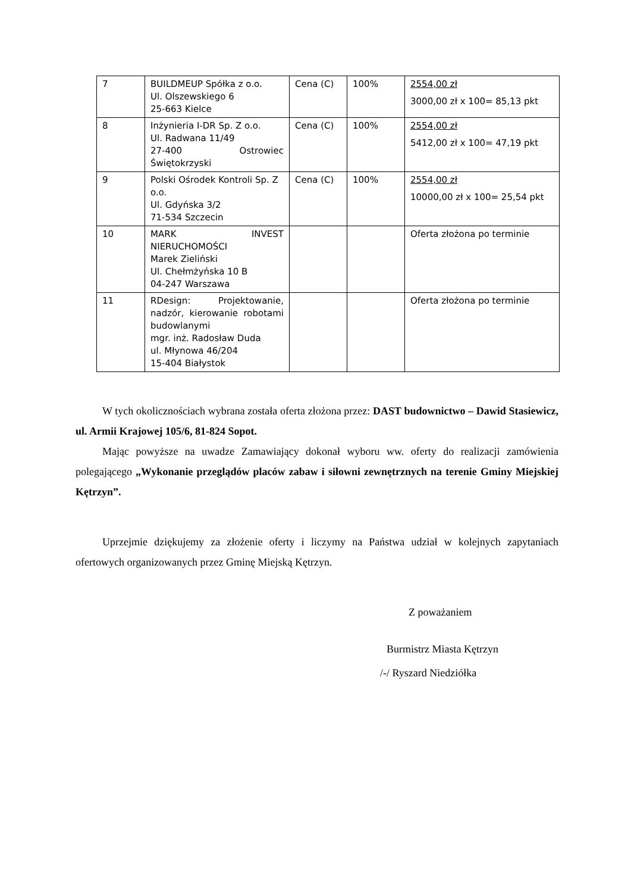| 7 | BUILDMEUP Spółka z o.o. Ul. Olszewskiego 6 25-663 Kielce | Cena (C) | 100% | 2554,00 zł 3000,00 zł x 100= 85,13 pkt |
| 8 | Inżynieria I-DR Sp. Z o.o. Ul. Radwana 11/49 27-400 Ostrowiec Świętokrzyski | Cena (C) | 100% | 2554,00 zł 5412,00 zł x 100= 47,19 pkt |
| 9 | Polski Ośrodek Kontroli Sp. Z o.o. Ul. Gdyńska 3/2 71-534 Szczecin | Cena (C) | 100% | 2554,00 zł 10000,00 zł x 100= 25,54 pkt |
| 10 | MARK INVEST NIERUCHOMOŚCI Marek Zieliński Ul. Chełmżyńska 10 B 04-247 Warszawa | | | Oferta złożona po terminie |
| 11 | RDesign: Projektowanie, nadzór, kierowanie robotami budowlanymi mgr. inż. Radosław Duda ul. Młynowa 46/204 15-404 Białystok | | | Oferta złożona po terminie |
W tych okolicznościach wybrana została oferta złożona przez: DAST budownictwo – Dawid Stasiewicz, ul. Armii Krajowej 105/6, 81-824 Sopot.
Mając powyższe na uwadze Zamawiający dokonał wyboru ww. oferty do realizacji zamówienia polegającego „Wykonanie przeglądów placów zabaw i siłowni zewnętrznych na terenie Gminy Miejskiej Kętrzyn”.
Uprzejmie dziękujemy za złożenie oferty i liczymy na Państwa udział w kolejnych zapytaniach ofertowych organizowanych przez Gminę Miejską Kętrzyn.
Z poważaniem
Burmistrz Miasta Kętrzyn
/-/ Ryszard Niedziółka